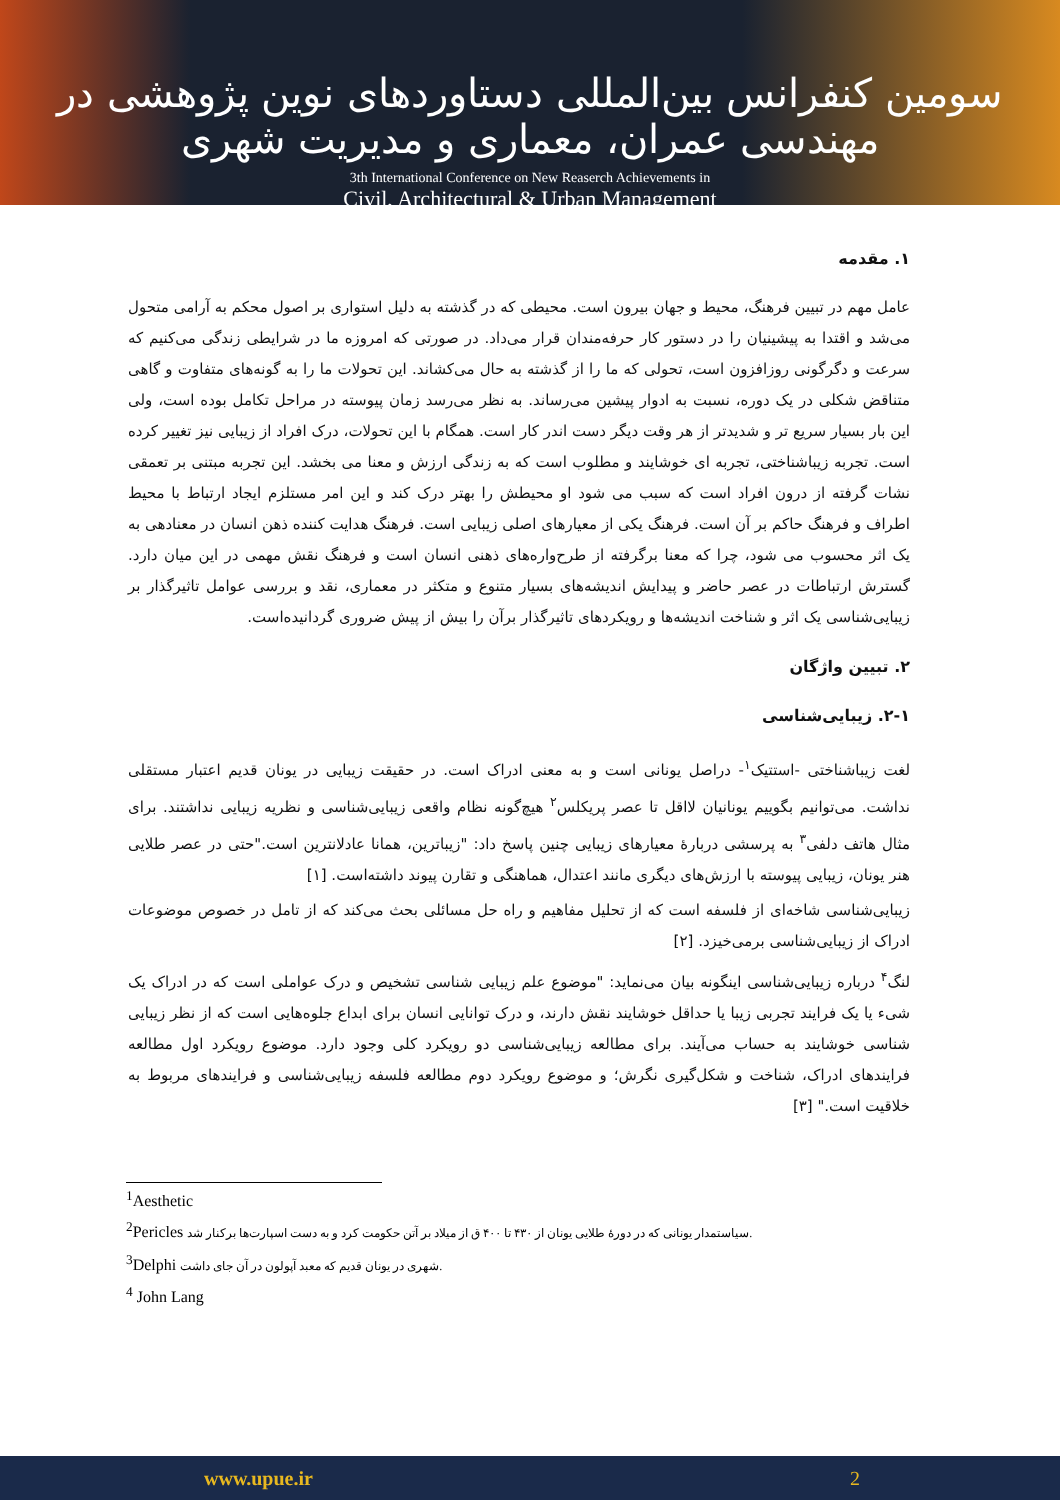سومین کنفرانس بین‌المللی دستاوردهای نوین پژوهشی در مهندسی عمران، معماری و مدیریت شهری
3th International Conference on New Reaserch Achievements in
Civil, Architectural & Urban Management
۱. مقدمه
عامل مهم در تبیین فرهنگ، محیط و جهان بیرون است. محیطی که در گذشته به دلیل استواری بر اصول محکم به آرامی متحول می‌شد و اقتدا به پیشینیان را در دستور کار حرفه‌مندان قرار می‌داد. در صورتی که امروزه ما در شرایطی زندگی می‌کنیم که سرعت و دگرگونی روزافزون است، تحولی که ما را از گذشته به حال می‌کشاند. این تحولات ما را به گونه‌های متفاوت و گاهی متناقض شکلی در یک دوره، نسبت به ادوار پیشین می‌رساند. به نظر می‌رسد زمان پیوسته در مراحل تکامل بوده است، ولی این بار بسیار سریع تر و شدیدتر از هر وقت دیگر دست اندر کار است. همگام با این تحولات، درک افراد از زیبایی نیز تغییر کرده است. تجربه زیباشناختی، تجربه ای خوشایند و مطلوب است که به زندگی ارزش و معنا می بخشد. این تجربه مبتنی بر تعمقی نشات گرفته از درون افراد است که سبب می شود او محیطش را بهتر درک کند و این امر مستلزم ایجاد ارتباط با محیط اطراف و فرهنگ حاکم بر آن است. فرهنگ یکی از معیارهای اصلی زیبایی است. فرهنگ هدایت کننده ذهن انسان در معنادهی به یک اثر محسوب می شود، چرا که معنا برگرفته از طرح‌واره‌های ذهنی انسان است و فرهنگ نقش مهمی در این میان دارد. گسترش ارتباطات در عصر حاضر و پیدایش اندیشه‌های بسیار متنوع و متکثر در معماری، نقد و بررسی عوامل تاثیرگذار بر زیبایی‌شناسی یک اثر و شناخت اندیشه‌ها و رویکردهای تاثیرگذار برآن را بیش از پیش ضروری گردانیده‌است.
۲. تبیین واژگان
۲-۱. زیبایی‌شناسی
لغت زیباشناختی -استتیک<sup>۱</sup>- دراصل یونانی است و به معنی ادراک است. در حقیقت زیبایی در یونان قدیم اعتبار مستقلی نداشت. می‌توانیم بگوییم یونانیان لااقل تا عصر پریکلس<sup>۲</sup> هیچ‌گونه نظام واقعی زیبایی‌شناسی و نظریه زیبایی نداشتند. برای مثال هاتف دلفی<sup>۳</sup> به پرسشی دربارهٔ معیارهای زیبایی چنین پاسخ داد: "زیباترین، همانا عادلانترین است."حتی در عصر طلایی هنر یونان، زیبایی پیوسته با ارزش‌های دیگری مانند اعتدال، هماهنگی و تقارن پیوند داشته‌است. [۱]
زیبایی‌شناسی شاخه‌ای از فلسفه است که از تحلیل مفاهیم و راه حل مسائلی بحث می‌کند که از تامل در خصوص موضوعات ادراک از زیبایی‌شناسی برمی‌خیزد. [۲]
لنگ<sup>۴</sup> درباره زیبایی‌شناسی اینگونه بیان می‌نماید: "موضوع علم زیبایی شناسی تشخیص و درک عواملی است که در ادراک یک شیء یا یک فرایند تجربی زیبا یا حداقل خوشایند نقش دارند، و درک توانایی انسان برای ابداع جلوه‌هایی است که از نظر زیبایی شناسی خوشایند به حساب می‌آیند. برای مطالعه زیبایی‌شناسی دو رویکرد کلی وجود دارد. موضوع رویکرد اول مطالعه فرایندهای ادراک، شناخت و شکل‌گیری نگرش؛ و موضوع رویکرد دوم مطالعه فلسفه زیبایی‌شناسی و فرایندهای مربوط به خلاقیت است." [۳]
<sup>1</sup> Aesthetic
<sup>2</sup> Pericles سیاستمدار یونانی که در دورهٔ طلایی یونان از ۴۳۰ تا ۴۰۰ ق از میلاد بر آتن حکومت کرد و به دست اسپارت‌ها برکنار شد.
<sup>3</sup> Delphi شهری در یونان قدیم که معبد آپولون در آن جای داشت.
<sup>4</sup> John Lang
www.upue.ir 2